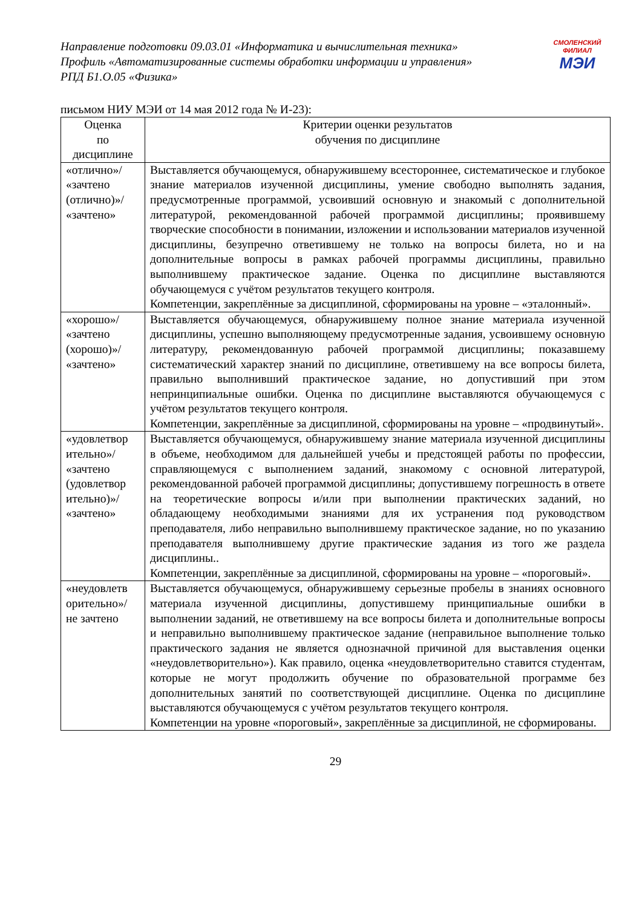Направление подготовки 09.03.01 «Информатика и вычислительная техника»
Профиль «Автоматизированные системы обработки информации и управления»
РПД Б1.О.05 «Физика»
СМОЛЕНСКИЙ
ФИЛИАЛ
МЭИ
письмом НИУ МЭИ от 14 мая 2012 года № И-23):
| Оценка по дисциплине | Критерии оценки результатов обучения по дисциплине |
| --- | --- |
| «отлично»/ «зачтено (отлично)»/ «зачтено» | Выставляется обучающемуся, обнаружившему всестороннее, систематическое и глубокое знание материалов изученной дисциплины, умение свободно выполнять задания, предусмотренные программой, усвоивший основную и знакомый с дополнительной литературой, рекомендованной рабочей программой дисциплины; проявившему творческие способности в понимании, изложении и использовании материалов изученной дисциплины, безупречно ответившему не только на вопросы билета, но и на дополнительные вопросы в рамках рабочей программы дисциплины, правильно выполнившему практическое задание. Оценка по дисциплине выставляются обучающемуся с учётом результатов текущего контроля. Компетенции, закреплённые за дисциплиной, сформированы на уровне – «эталонный». |
| «хорошо»/ «зачтено (хорошо)»/ «зачтено» | Выставляется обучающемуся, обнаружившему полное знание материала изученной дисциплины, успешно выполняющему предусмотренные задания, усвоившему основную литературу, рекомендованную рабочей программой дисциплины; показавшему систематический характер знаний по дисциплине, ответившему на все вопросы билета, правильно выполнивший практическое задание, но допустивший при этом непринципиальные ошибки. Оценка по дисциплине выставляются обучающемуся с учётом результатов текущего контроля. Компетенции, закреплённые за дисциплиной, сформированы на уровне – «продвинутый». |
| «удовлетвор ительно»/ «зачтено (удовлетвор ительно)»/ «зачтено» | Выставляется обучающемуся, обнаружившему знание материала изученной дисциплины в объеме, необходимом для дальнейшей учебы и предстоящей работы по профессии, справляющемуся с выполнением заданий, знакомому с основной литературой, рекомендованной рабочей программой дисциплины; допустившему погрешность в ответе на теоретические вопросы и/или при выполнении практических заданий, но обладающему необходимыми знаниями для их устранения под руководством преподавателя, либо неправильно выполнившему практическое задание, но по указанию преподавателя выполнившему другие практические задания из того же раздела дисциплины.. Компетенции, закреплённые за дисциплиной, сформированы на уровне – «пороговый». |
| «неудовлетв орительно»/ не зачтено | Выставляется обучающемуся, обнаружившему серьезные пробелы в знаниях основного материала изученной дисциплины, допустившему принципиальные ошибки в выполнении заданий, не ответившему на все вопросы билета и дополнительные вопросы и неправильно выполнившему практическое задание (неправильное выполнение только практического задания не является однозначной причиной для выставления оценки «неудовлетворительно»). Как правило, оценка «неудовлетворительно ставится студентам, которые не могут продолжить обучение по образовательной программе без дополнительных занятий по соответствующей дисциплине. Оценка по дисциплине выставляются обучающемуся с учётом результатов текущего контроля. Компетенции на уровне «пороговый», закреплённые за дисциплиной, не сформированы. |
29